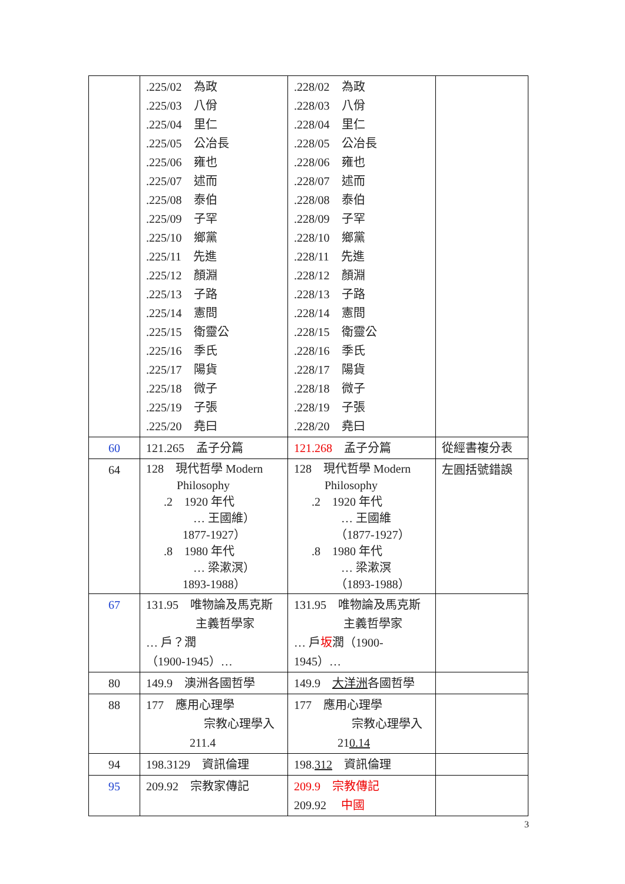| | .225/02 為政 .225/03 八佾 .225/04 里仁 .225/05 公冶長 .225/06 雍也 .225/07 述而 .225/08 泰伯 .225/09 子罕 .225/10 鄉黨 .225/11 先進 .225/12 顏淵 .225/13 子路 .225/14 憲問 .225/15 衛靈公 .225/16 季氏 .225/17 陽貨 .225/18 微子 .225/19 子張 .225/20 堯曰 | .228/02 為政 .228/03 八佾 .228/04 里仁 .228/05 公冶長 .228/06 雍也 .228/07 述而 .228/08 泰伯 .228/09 子罕 .228/10 鄉黨 .228/11 先進 .228/12 顏淵 .228/13 子路 .228/14 憲問 .228/15 衛靈公 .228/16 季氏 .228/17 陽貨 .228/18 微子 .228/19 子張 .228/20 堯曰 | |
| 60 | 121.265 孟子分篇 | 121.268 孟子分篇 | 從經書複分表 |
| 64 | 128 現代哲學 Modern Philosophy .2 1920 年代 … 王國維） 1877-1927） .8 1980 年代 … 梁漱溟） 1893-1988） | 128 現代哲學 Modern Philosophy .2 1920 年代 … 王國維 （1877-1927） .8 1980 年代 … 梁漱溟 （1893-1988） | 左圓括號錯誤 |
| 67 | 131.95 唯物論及馬克斯 主義哲學家 … 戶？潤 （1900-1945）… | 131.95 唯物論及馬克斯 主義哲學家 … 戶 坂 潤（1900-1945）… | |
| 80 | 149.9 澳洲各國哲學 | 149.9 大洋洲 各國哲學 | |
| 88 | 177 應用心理學 宗教心理學入 211.4 | 177 應用心理學 宗教心理學入 21 0.14 | |
| 94 | 198.3129 資訊倫理 | 198. 312 資訊倫理 | |
| 95 | 209.92 宗教家傳記 | 209.9 宗教傳記 209.92 中國 | |
3